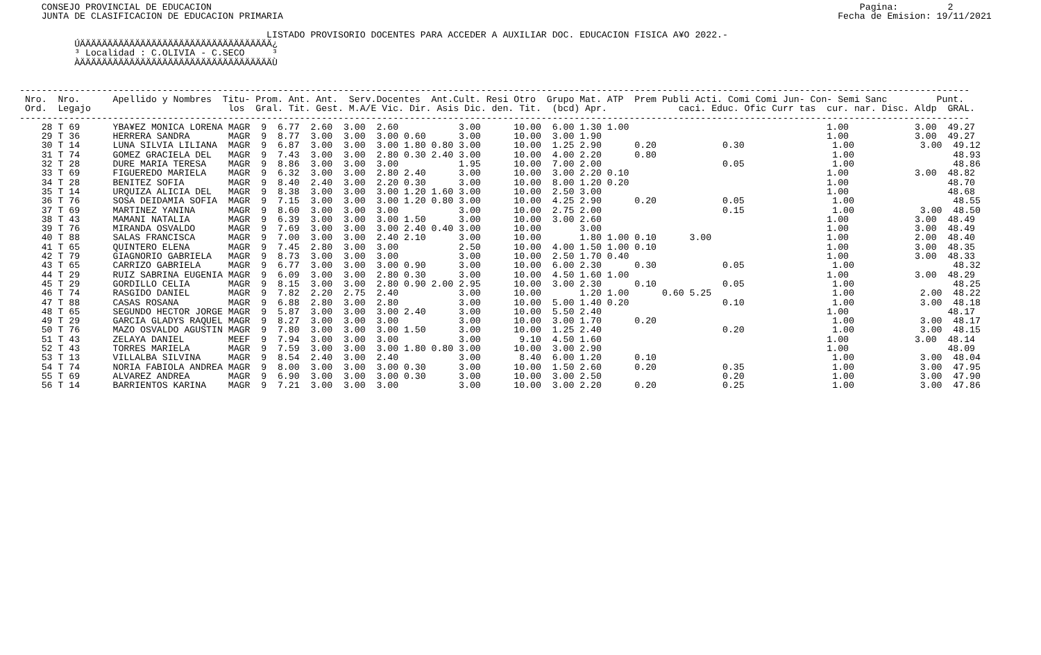CONSEJO PROVINCIAL DE EDUCACION                                                                                                                      Pagina:         2
    JUNTA DE CLASIFICACION DE EDUCACION PRIMARIA                                                                                                     Fecha de Emision: 19/11/2021

                                             LISTADO PROVISORIO DOCENTES PARA ACCEDER A AUXILIAR DOC. EDUCACION FISICA A¥O 2022.-
          ÚÄÄÄÄÄÄÄÄÄÄÄÄÄÄÄÄÄÄÄÄÄÄÄÄÄÄÄÄÄÄÄÄÄÄÄ¿
          ³ Localidad : C.OLIVIA - C.SECO     ³
          ÀÄÄÄÄÄÄÄÄÄÄÄÄÄÄÄÄÄÄÄÄÄÄÄÄÄÄÄÄÄÄÄÄÄÄÄÙ


-----------------------------------------------------------------------------------------------------------------------------------------------------------------------------
 Nro.  Nro.      Apellido y Nombres  Titu- Prom. Ant. Ant.  Serv.Docentes  Ant.Cult. Resi Otro  Grupo Mat. ATP  Prem Publi Acti. Comi Comi Jun- Con- Semi Sanc         Punt.
 Ord.  Legajo                         los  Gral. Tit. Gest. M.A/E Vic. Dir. Asis Dic. den. Tit.  (bcd) Apr.             caci. Educ. Ofic Curr tas  cur. nar. Disc. Aldp  GRAL.
-----------------------------------------------------------------------------------------------------------------------------------------------------------------------------
    28 T 69      YBA¥EZ MONICA LORENA MAGR  9  6.77  2.60  3.00  2.60           3.00      10.00  6.00 1.30 1.00                                    1.00            3.00  49.27
    29 T 36      HERRERA SANDRA       MAGR  9  8.77  3.00  3.00  3.00 0.60      3.00      10.00  3.00 1.90                                         1.00            3.00  49.27
    30 T 14      LUNA SILVIA LILIANA  MAGR  9  6.87  3.00  3.00  3.00 1.80 0.80 3.00      10.00  1.25 2.90      0.20            0.30                1.00            3.00  49.12
    31 T 74      GOMEZ GRACIELA DEL   MAGR  9  7.43  3.00  3.00  2.80 0.30 2.40 3.00      10.00  4.00 2.20      0.80                                1.00                  48.93
    32 T 28      DURE MARIA TERESA    MAGR  9  8.86  3.00  3.00  3.00           1.95      10.00  7.00 2.00                      0.05                1.00                  48.86
    33 T 69      FIGUEREDO MARIELA    MAGR  9  6.32  3.00  3.00  2.80 2.40      3.00      10.00  3.00 2.20 0.10                                    1.00            3.00  48.82
    34 T 28      BENITEZ SOFIA        MAGR  9  8.40  2.40  3.00  2.20 0.30      3.00      10.00  8.00 1.20 0.20                                    1.00                  48.70
    35 T 14      URQUIZA ALICIA DEL   MAGR  9  8.38  3.00  3.00  3.00 1.20 1.60 3.00      10.00  2.50 3.00                                         1.00                  48.68
    36 T 76      SOSA DEIDAMIA SOFIA  MAGR  9  7.15  3.00  3.00  3.00 1.20 0.80 3.00      10.00  4.25 2.90      0.20            0.05                1.00                  48.55
    37 T 69      MARTINEZ YANINA      MAGR  9  8.60  3.00  3.00  3.00           3.00      10.00  2.75 2.00                      0.15                1.00            3.00  48.50
    38 T 43      MAMANI NATALIA       MAGR  9  6.39  3.00  3.00  3.00 1.50      3.00      10.00  3.00 2.60                                         1.00            3.00  48.49
    39 T 76      MIRANDA OSVALDO      MAGR  9  7.69  3.00  3.00  3.00 2.40 0.40 3.00      10.00       3.00                                         1.00            3.00  48.49
    40 T 88      SALAS FRANCISCA      MAGR  9  7.00  3.00  3.00  2.40 2.10      3.00      10.00       1.80 1.00 0.10      3.00                     1.00            2.00  48.40
    41 T 65      QUINTERO ELENA       MAGR  9  7.45  2.80  3.00  3.00           2.50      10.00  4.00 1.50 1.00 0.10                               1.00            3.00  48.35
    42 T 79      GIAGNORIO GABRIELA   MAGR  9  8.73  3.00  3.00  3.00           3.00      10.00  2.50 1.70 0.40                                    1.00            3.00  48.33
    43 T 65      CARRIZO GABRIELA     MAGR  9  6.77  3.00  3.00  3.00 0.90      3.00      10.00  6.00 2.30      0.30            0.05                1.00                  48.32
    44 T 29      RUIZ SABRINA EUGENIA MAGR  9  6.09  3.00  3.00  2.80 0.30      3.00      10.00  4.50 1.60 1.00                                    1.00            3.00  48.29
    45 T 29      GORDILLO CELIA       MAGR  9  8.15  3.00  3.00  2.80 0.90 2.00 2.95      10.00  3.00 2.30      0.10            0.05                1.00                  48.25
    46 T 74      RASGIDO DANIEL       MAGR  9  7.82  2.20  2.75  2.40           3.00      10.00       1.20 1.00      0.60 5.25                      1.00            2.00  48.22
    47 T 88      CASAS ROSANA         MAGR  9  6.88  2.80  3.00  2.80           3.00      10.00  5.00 1.40 0.20                 0.10                1.00            3.00  48.18
    48 T 65      SEGUNDO HECTOR JORGE MAGR  9  5.87  3.00  3.00  3.00 2.40      3.00      10.00  5.50 2.40                                         1.00                  48.17
    49 T 29      GARCIA GLADYS RAQUEL MAGR  9  8.27  3.00  3.00  3.00           3.00      10.00  3.00 1.70      0.20                                1.00            3.00  48.17
    50 T 76      MAZO OSVALDO AGUSTIN MAGR  9  7.80  3.00  3.00  3.00 1.50      3.00      10.00  1.25 2.40                      0.20                1.00            3.00  48.15
    51 T 43      ZELAYA DANIEL        MEEF  9  7.94  3.00  3.00  3.00           3.00       9.10  4.50 1.60                                         1.00            3.00  48.14
    52 T 43      TORRES MARIELA       MAGR  9  7.59  3.00  3.00  3.00 1.80 0.80 3.00      10.00  3.00 2.90                                         1.00                  48.09
    53 T 13      VILLALBA SILVINA     MAGR  9  8.54  2.40  3.00  2.40           3.00       8.40  6.00 1.20      0.10                                1.00            3.00  48.04
    54 T 74      NORIA FABIOLA ANDREA MAGR  9  8.00  3.00  3.00  3.00 0.30      3.00      10.00  1.50 2.60      0.20            0.35                1.00            3.00  47.95
    55 T 69      ALVAREZ ANDREA       MAGR  9  6.90  3.00  3.00  3.00 0.30      3.00      10.00  3.00 2.50                      0.20                1.00            3.00  47.90
    56 T 14      BARRIENTOS KARINA    MAGR  9  7.21  3.00  3.00  3.00           3.00      10.00  3.00 2.20      0.20            0.25                1.00            3.00  47.86